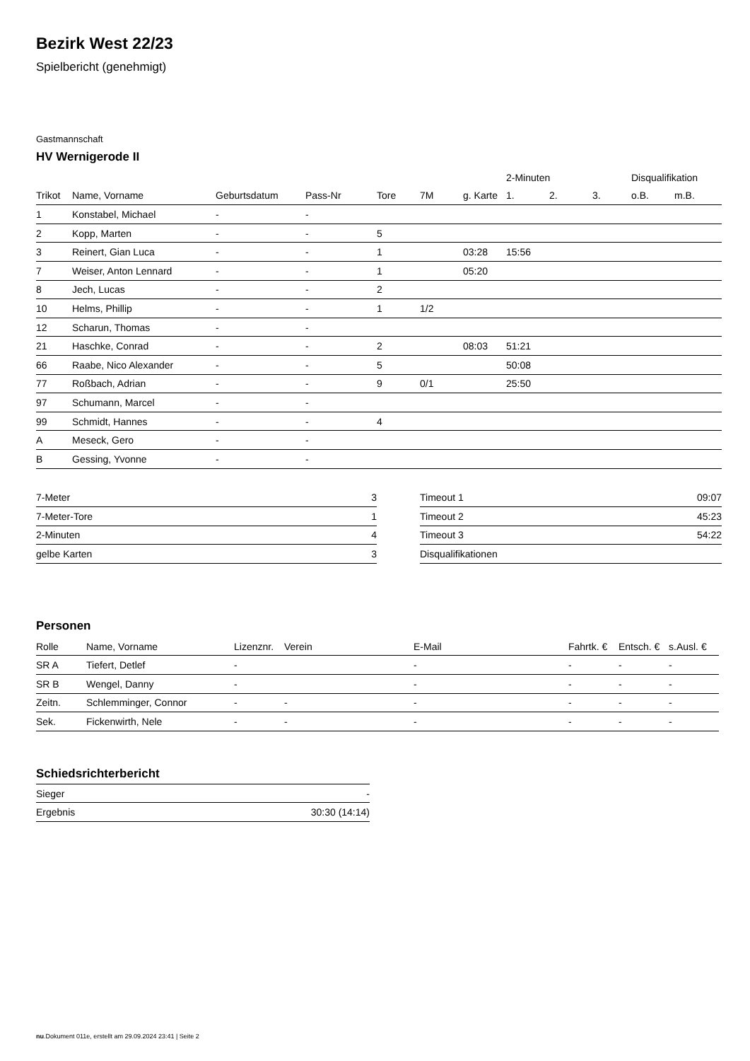Bezirk West 22/23
Spielbericht (genehmigt)
Gastmannschaft
HV Wernigerode II
| | | | | | | | 2-Minuten | | | Disqualifikation | |
| --- | --- | --- | --- | --- | --- | --- | --- | --- | --- | --- | --- |
| Trikot | Name, Vorname | Geburtsdatum | Pass-Nr | Tore | 7M | g. Karte | 1. | 2. | 3. | o.B. | m.B. |
| 1 | Konstabel, Michael | - | - | | | | | | | | |
| 2 | Kopp, Marten | - | - | 5 | | | | | | | |
| 3 | Reinert, Gian Luca | - | - | 1 | | 03:28 | 15:56 | | | | |
| 7 | Weiser, Anton Lennard | - | - | 1 | | 05:20 | | | | | |
| 8 | Jech, Lucas | - | - | 2 | | | | | | | |
| 10 | Helms, Phillip | - | - | 1 | 1/2 | | | | | | |
| 12 | Scharun, Thomas | - | - | | | | | | | | |
| 21 | Haschke, Conrad | - | - | 2 | | 08:03 | 51:21 | | | | |
| 66 | Raabe, Nico Alexander | - | - | 5 | | | 50:08 | | | | |
| 77 | Roßbach, Adrian | - | - | 9 | 0/1 | | 25:50 | | | | |
| 97 | Schumann, Marcel | - | - | | | | | | | | |
| 99 | Schmidt, Hannes | - | - | 4 | | | | | | | |
| A | Meseck, Gero | - | - | | | | | | | | |
| B | Gessing, Yvonne | - | - | | | | | | | | |
| 7-Meter | 3 |
| 7-Meter-Tore | 1 |
| 2-Minuten | 4 |
| gelbe Karten | 3 |
| Timeout 1 | 09:07 |
| Timeout 2 | 45:23 |
| Timeout 3 | 54:22 |
| Disqualifikationen | |
Personen
| Rolle | Name, Vorname | Lizenznr. | Verein | E-Mail | Fahrtk. € | Entsch. € | s.Ausl. € |
| --- | --- | --- | --- | --- | --- | --- | --- |
| SR A | Tiefert, Detlef | - | | - | - | - | - |
| SR B | Wengel, Danny | - | | - | - | - | - |
| Zeitn. | Schlemminger, Connor | - | - | - | - | - | - |
| Sek. | Fickenwirth, Nele | - | - | - | - | - | - |
Schiedsrichterbericht
| Sieger | - |
| Ergebnis | 30:30 (14:14) |
nu.Dokument 011e, erstellt am 29.09.2024 23:41 | Seite 2